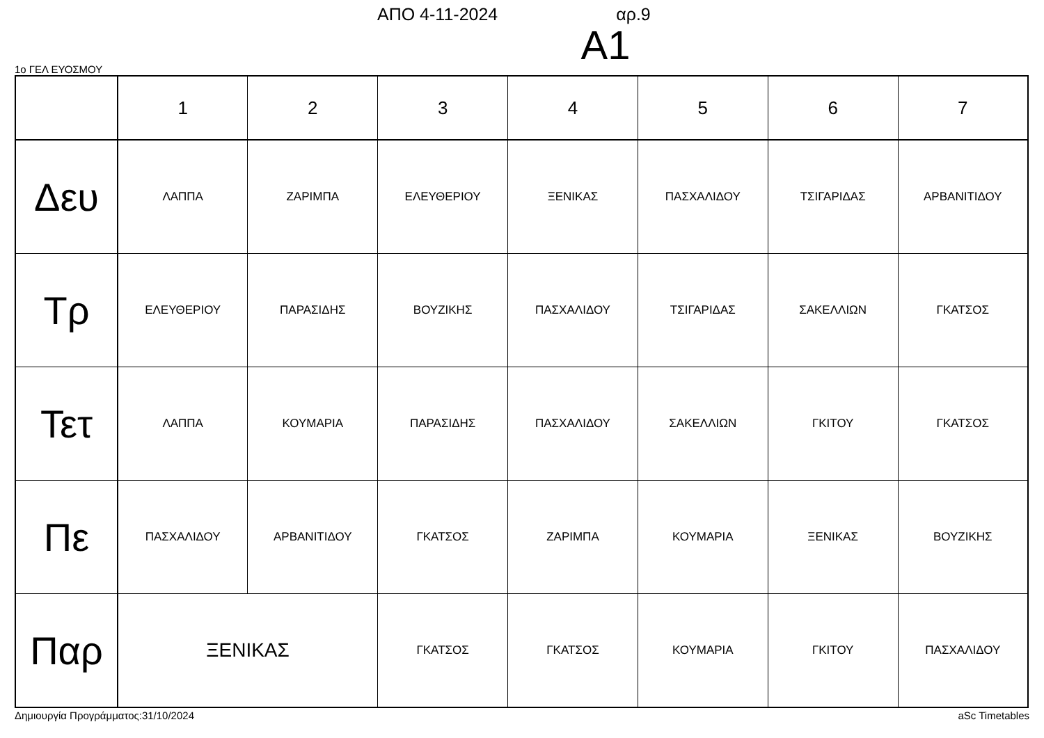ΑΠΟ 4-11-2024 αρ.9
Α1
1ο ΓΕΛ ΕΥΟΣΜΟΥ
| | 1 | 2 | 3 | 4 | 5 | 6 | 7 |
| --- | --- | --- | --- | --- | --- | --- | --- |
| Δευ | ΛΑΠΠΑ | ΖΑΡΙΜΠΑ | ΕΛΕΥΘΕΡΙΟΥ | ΞΕΝΙΚΑΣ | ΠΑΣΧΑΛΙΔΟΥ | ΤΣΙΓΑΡΙΔΑΣ | ΑΡΒΑΝΙΤΙΔΟΥ |
| Τρ | ΕΛΕΥΘΕΡΙΟΥ | ΠΑΡΑΣΙΔΗΣ | ΒΟΥΖΙΚΗΣ | ΠΑΣΧΑΛΙΔΟΥ | ΤΣΙΓΑΡΙΔΑΣ | ΣΑΚΕΛΛΙΩΝ | ΓΚΑΤΣΟΣ |
| Τετ | ΛΑΠΠΑ | ΚΟΥΜΑΡΙΑ | ΠΑΡΑΣΙΔΗΣ | ΠΑΣΧΑΛΙΔΟΥ | ΣΑΚΕΛΛΙΩΝ | ΓΚΙΤΟΥ | ΓΚΑΤΣΟΣ |
| Πε | ΠΑΣΧΑΛΙΔΟΥ | ΑΡΒΑΝΙΤΙΔΟΥ | ΓΚΑΤΣΟΣ | ΖΑΡΙΜΠΑ | ΚΟΥΜΑΡΙΑ | ΞΕΝΙΚΑΣ | ΒΟΥΖΙΚΗΣ |
| Παρ | ΞΕΝΙΚΑΣ | | ΓΚΑΤΣΟΣ | ΓΚΑΤΣΟΣ | ΚΟΥΜΑΡΙΑ | ΓΚΙΤΟΥ | ΠΑΣΧΑΛΙΔΟΥ |
Δημιουργία Προγράμματος:31/10/2024 aSc Timetables